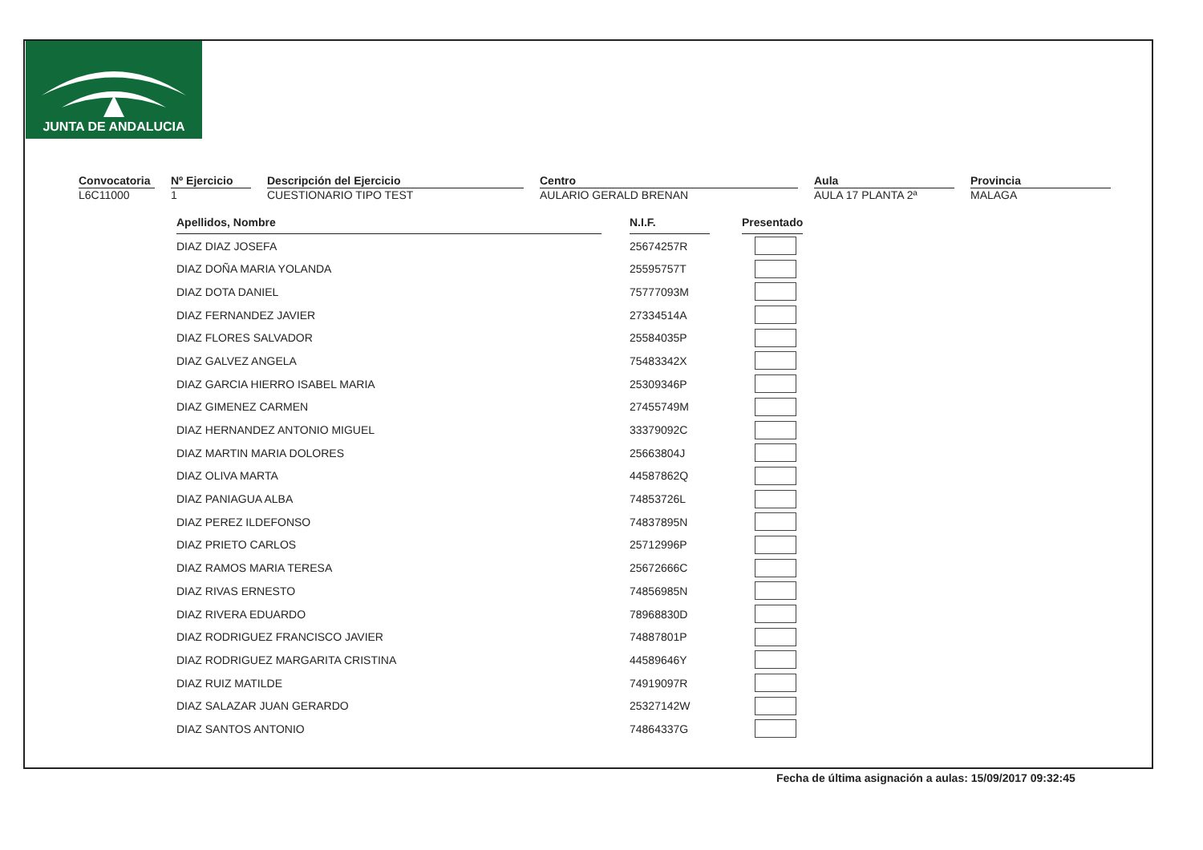JUNTA DE ANDALUCIA
Convocatoria
L6C11000
Nº Ejercicio
1
Descripción del Ejercicio
CUESTIONARIO TIPO TEST
Centro
AULARIO GERALD BRENAN
Aula
AULA 17 PLANTA 2ª
Provincia
MALAGA
| Apellidos, Nombre | | N.I.F. | | Presentado |
| DIAZ DIAZ JOSEFA | | 25674257R | | |
| DIAZ DOÑA MARIA YOLANDA | | 25595757T | | |
| DIAZ DOTA DANIEL | | 75777093M | | |
| DIAZ FERNANDEZ JAVIER | | 27334514A | | |
| DIAZ FLORES SALVADOR | | 25584035P | | |
| DIAZ GALVEZ ANGELA | | 75483342X | | |
| DIAZ GARCIA HIERRO ISABEL MARIA | | 25309346P | | |
| DIAZ GIMENEZ CARMEN | | 27455749M | | |
| DIAZ HERNANDEZ ANTONIO MIGUEL | | 33379092C | | |
| DIAZ MARTIN MARIA DOLORES | | 25663804J | | |
| DIAZ OLIVA MARTA | | 44587862Q | | |
| DIAZ PANIAGUA ALBA | | 74853726L | | |
| DIAZ PEREZ ILDEFONSO | | 74837895N | | |
| DIAZ PRIETO CARLOS | | 25712996P | | |
| DIAZ RAMOS MARIA TERESA | | 25672666C | | |
| DIAZ RIVAS ERNESTO | | 74856985N | | |
| DIAZ RIVERA EDUARDO | | 78968830D | | |
| DIAZ RODRIGUEZ FRANCISCO JAVIER | | 74887801P | | |
| DIAZ RODRIGUEZ MARGARITA CRISTINA | | 44589646Y | | |
| DIAZ RUIZ MATILDE | | 74919097R | | |
| DIAZ SALAZAR JUAN GERARDO | | 25327142W | | |
| DIAZ SANTOS ANTONIO | | 74864337G | | |
Fecha de última asignación a aulas: 15/09/2017 09:32:45